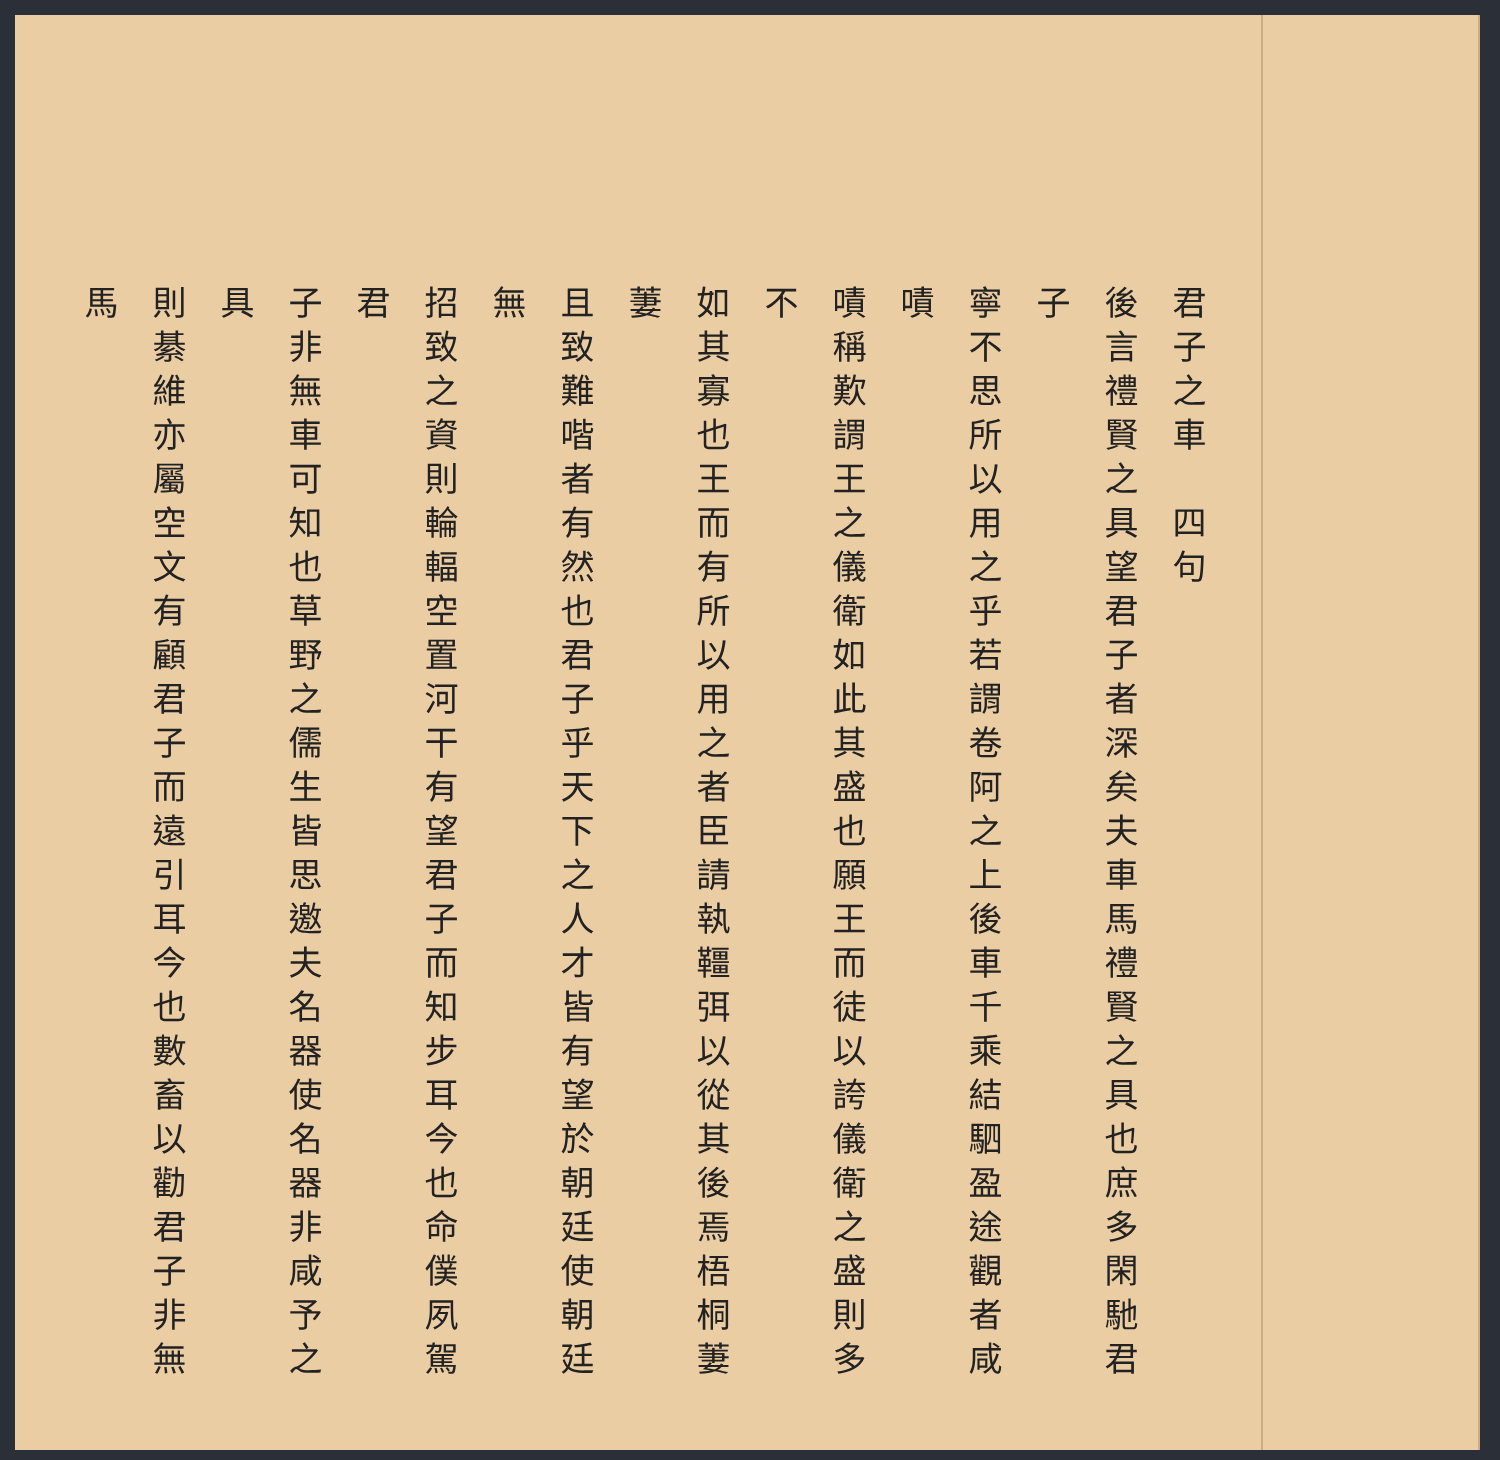君子之車　四句
後言禮賢之具望君子者深矣夫車馬禮賢之具也庶多閑馳君子
寧不思所以用之乎若謂卷阿之上後車千乘結駟盈途觀者咸嘖
嘖稱歎謂王之儀衛如此其盛也願王而徒以誇儀衛之盛則多不
如其寡也王而有所以用之者臣請執韁弭以從其後焉梧桐萋萋
且致難喈者有然也君子乎天下之人才皆有望於朝廷使朝廷無
招致之資則輪輻空置河干有望君子而知步耳今也命僕夙駕君
子非無車可知也草野之儒生皆思邀夫名器使名器非咸予之具
則綦維亦屬空文有顧君子而遠引耳今也數畜以勸君子非無馬